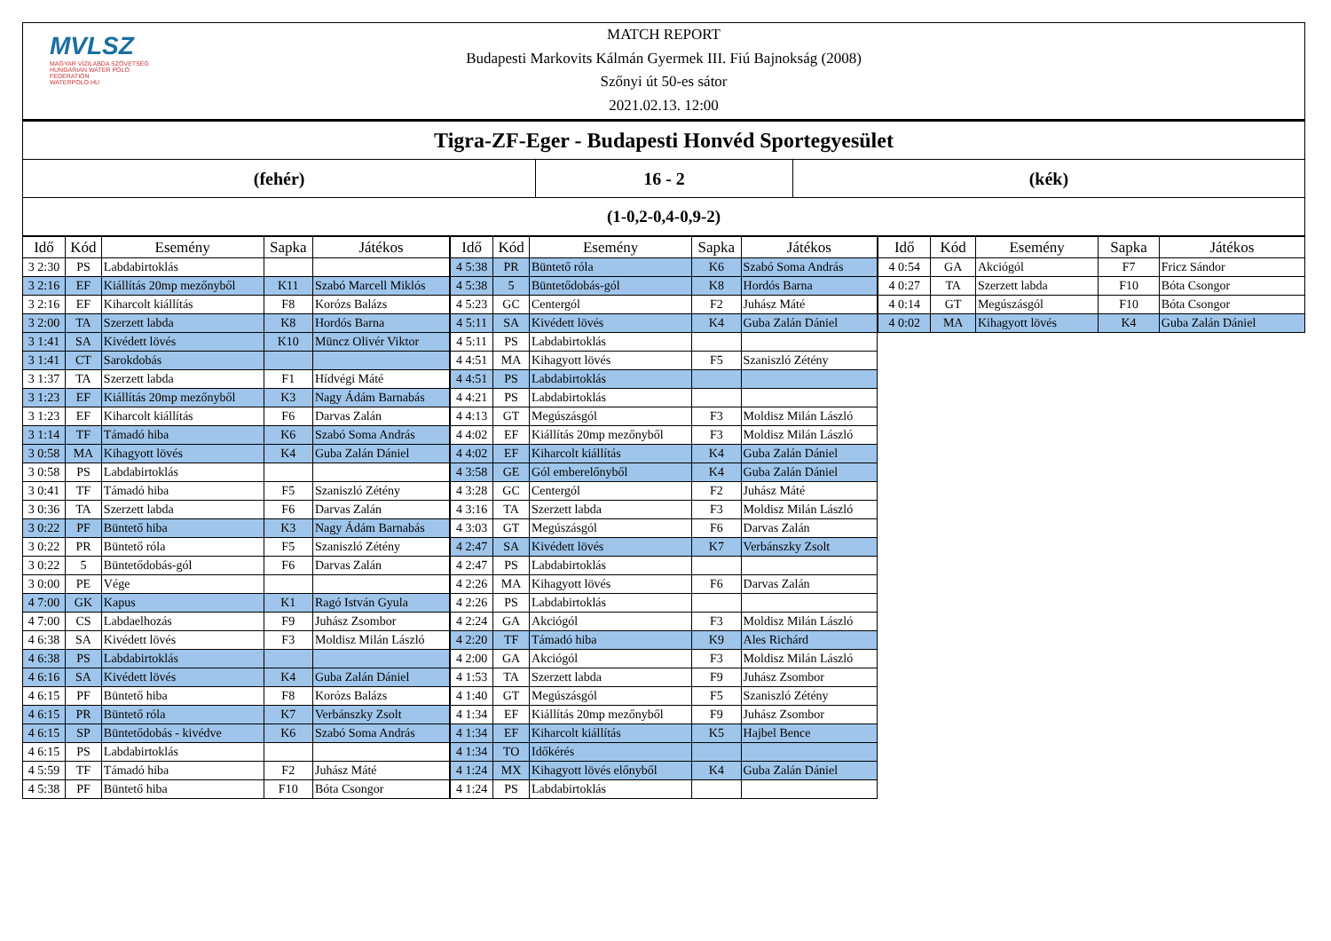MVLSZ
MAGYAR VÍZILABDA SZÖVETSÉG
HUNGARIAN WATER POLO FEDERATION
WATERPOLO.HU
MATCH REPORT
Budapesti Markovits Kálmán Gyermek III. Fiú Bajnokság (2008)
Szőnyi út 50-es sátor
2021.02.13. 12:00
Tigra-ZF-Eger - Budapesti Honvéd Sportegyesület
(fehér) 16 - 2 (kék)
(1-0,2-0,4-0,9-2)
| Idő | Kód | Esemény | Sapka | Játékos |
| --- | --- | --- | --- | --- |
| 3 2:30 | PS | Labdabirtoklás | | |
| 3 2:16 | EF | Kiállítás 20mp mezőnyből | K11 | Szabó Marcell Miklós |
| 3 2:16 | EF | Kiharcolt kiállítás | F8 | Korózs Balázs |
| 3 2:00 | TA | Szerzett labda | K8 | Hordós Barna |
| 3 1:41 | SA | Kivédett lövés | K10 | Müncz Olivér Viktor |
| 3 1:41 | CT | Sarokdobás | | |
| 3 1:37 | TA | Szerzett labda | F1 | Hídvégi Máté |
| 3 1:23 | EF | Kiállítás 20mp mezőnyből | K3 | Nagy Ádám Barnabás |
| 3 1:23 | EF | Kiharcolt kiállítás | F6 | Darvas Zalán |
| 3 1:14 | TF | Támadó hiba | K6 | Szabó Soma András |
| 3 0:58 | MA | Kihagyott lövés | K4 | Guba Zalán Dániel |
| 3 0:58 | PS | Labdabirtoklás | | |
| 3 0:41 | TF | Támadó hiba | F5 | Szaniszló Zétény |
| 3 0:36 | TA | Szerzett labda | F6 | Darvas Zalán |
| 3 0:22 | PF | Büntető hiba | K3 | Nagy Ádám Barnabás |
| 3 0:22 | PR | Büntető róla | F5 | Szaniszló Zétény |
| 3 0:22 | 5 | Büntetődobás-gól | F6 | Darvas Zalán |
| 3 0:00 | PE | Vége | | |
| 4 7:00 | GK | Kapus | K1 | Ragó István Gyula |
| 4 7:00 | CS | Labdaelhozás | F9 | Juhász Zsombor |
| 4 6:38 | SA | Kivédett lövés | F3 | Moldisz Milán László |
| 4 6:38 | PS | Labdabirtoklás | | |
| 4 6:16 | SA | Kivédett lövés | K4 | Guba Zalán Dániel |
| 4 6:15 | PF | Büntető hiba | F8 | Korózs Balázs |
| 4 6:15 | PR | Büntető róla | K7 | Verbánszky Zsolt |
| 4 6:15 | SP | Büntetődobás - kivédve | K6 | Szabó Soma András |
| 4 6:15 | PS | Labdabirtoklás | | |
| 4 5:59 | TF | Támadó hiba | F2 | Juhász Máté |
| 4 5:38 | PF | Büntető hiba | F10 | Bóta Csongor |
| Idő | Kód | Esemény | Sapka | Játékos |
| --- | --- | --- | --- | --- |
| 4 5:38 | PR | Büntető róla | K6 | Szabó Soma András |
| 4 5:38 | 5 | Büntetődobás-gól | K8 | Hordós Barna |
| 4 5:23 | GC | Centergól | F2 | Juhász Máté |
| 4 5:11 | SA | Kivédett lövés | K4 | Guba Zalán Dániel |
| 4 5:11 | PS | Labdabirtoklás | | |
| 4 4:51 | MA | Kihagyott lövés | F5 | Szaniszló Zétény |
| 4 4:51 | PS | Labdabirtoklás | | |
| 4 4:21 | PS | Labdabirtoklás | | |
| 4 4:13 | GT | Megúszásgól | F3 | Moldisz Milán László |
| 4 4:02 | EF | Kiállítás 20mp mezőnyből | F3 | Moldisz Milán László |
| 4 4:02 | EF | Kiharcolt kiállítás | K4 | Guba Zalán Dániel |
| 4 3:58 | GE | Gól emberelőnyből | K4 | Guba Zalán Dániel |
| 4 3:28 | GC | Centergól | F2 | Juhász Máté |
| 4 3:16 | TA | Szerzett labda | F3 | Moldisz Milán László |
| 4 3:03 | GT | Megúszásgól | F6 | Darvas Zalán |
| 4 2:47 | SA | Kivédett lövés | K7 | Verbánszky Zsolt |
| 4 2:47 | PS | Labdabirtoklás | | |
| 4 2:26 | MA | Kihagyott lövés | F6 | Darvas Zalán |
| 4 2:26 | PS | Labdabirtoklás | | |
| 4 2:24 | GA | Akciógól | F3 | Moldisz Milán László |
| 4 2:20 | TF | Támadó hiba | K9 | Ales Richárd |
| 4 2:00 | GA | Akciógól | F3 | Moldisz Milán László |
| 4 1:53 | TA | Szerzett labda | F9 | Juhász Zsombor |
| 4 1:40 | GT | Megúszásgól | F5 | Szaniszló Zétény |
| 4 1:34 | EF | Kiállítás 20mp mezőnyből | F9 | Juhász Zsombor |
| 4 1:34 | EF | Kiharcolt kiállítás | K5 | Hajbel Bence |
| 4 1:34 | TO | Időkérés | | |
| 4 1:24 | MX | Kihagyott lövés előnyből | K4 | Guba Zalán Dániel |
| 4 1:24 | PS | Labdabirtoklás | | |
| Idő | Kód | Esemény | Sapka | Játékos |
| --- | --- | --- | --- | --- |
| 4 0:54 | GA | Akciógól | F7 | Fricz Sándor |
| 4 0:27 | TA | Szerzett labda | F10 | Bóta Csongor |
| 4 0:14 | GT | Megúszásgól | F10 | Bóta Csongor |
| 4 0:02 | MA | Kihagyott lövés | K4 | Guba Zalán Dániel |